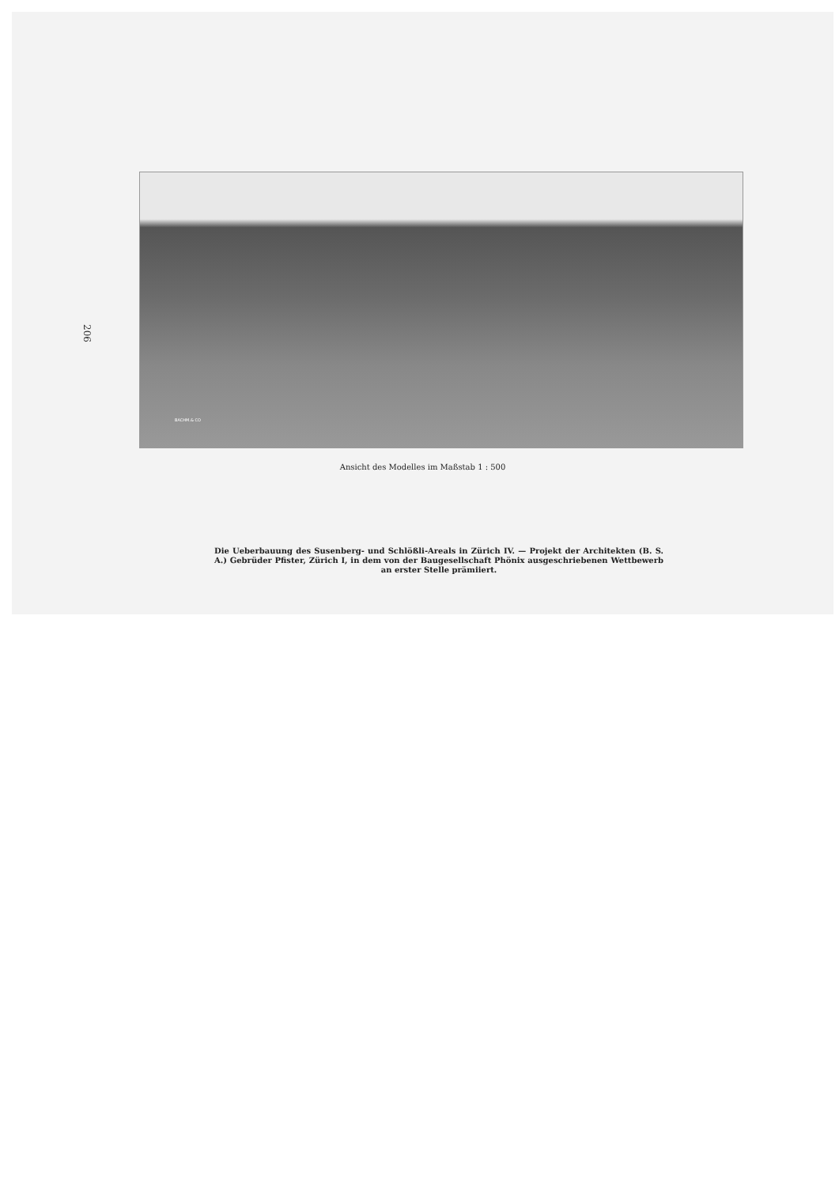206
BACHM.& CO
Ansicht des Modelles im Maßstab 1 : 500
Die Ueberbauung des Susenberg- und Schlößli-Areals in Zürich IV. — Projekt der Architekten (B. S. A.) Gebrüder Pfister, Zürich I, in dem von der Baugesellschaft Phönix ausgeschriebenen Wettbewerb an erster Stelle prämiiert.